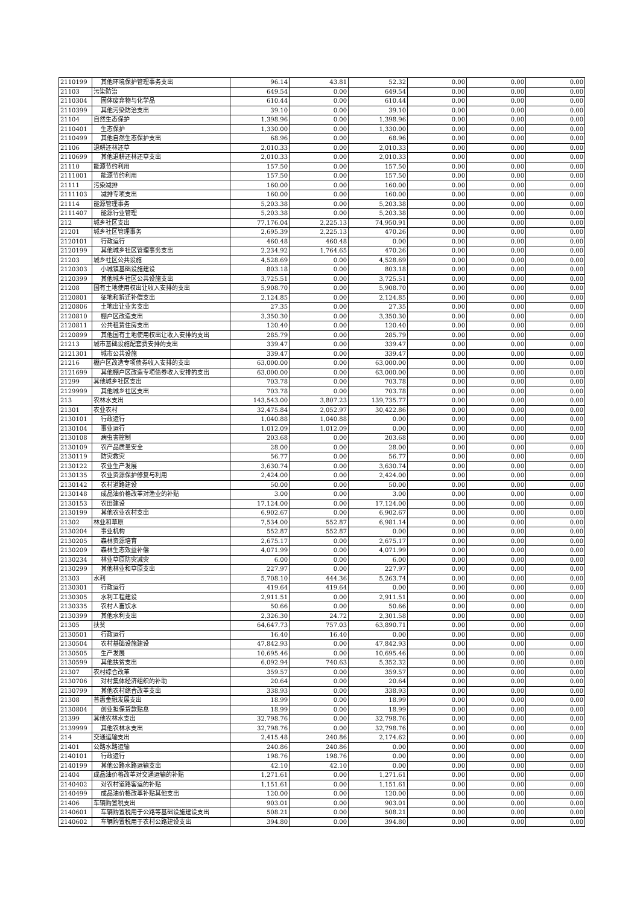| 2110199 | 其他环境保护管理事务支出 | 96.14 | 43.81 | 52.32 | 0.00 | 0.00 | 0.00 |
| 21103 | 污染防治 | 649.54 | 0.00 | 649.54 | 0.00 | 0.00 | 0.00 |
| 2110304 | 固体废弃物与化学品 | 610.44 | 0.00 | 610.44 | 0.00 | 0.00 | 0.00 |
| 2110399 | 其他污染防治支出 | 39.10 | 0.00 | 39.10 | 0.00 | 0.00 | 0.00 |
| 21104 | 自然生态保护 | 1,398.96 | 0.00 | 1,398.96 | 0.00 | 0.00 | 0.00 |
| 2110401 | 生态保护 | 1,330.00 | 0.00 | 1,330.00 | 0.00 | 0.00 | 0.00 |
| 2110499 | 其他自然生态保护支出 | 68.96 | 0.00 | 68.96 | 0.00 | 0.00 | 0.00 |
| 21106 | 退耕还林还草 | 2,010.33 | 0.00 | 2,010.33 | 0.00 | 0.00 | 0.00 |
| 2110699 | 其他退耕还林还草支出 | 2,010.33 | 0.00 | 2,010.33 | 0.00 | 0.00 | 0.00 |
| 21110 | 能源节约利用 | 157.50 | 0.00 | 157.50 | 0.00 | 0.00 | 0.00 |
| 2111001 | 能源节约利用 | 157.50 | 0.00 | 157.50 | 0.00 | 0.00 | 0.00 |
| 21111 | 污染减排 | 160.00 | 0.00 | 160.00 | 0.00 | 0.00 | 0.00 |
| 2111103 | 减排专项支出 | 160.00 | 0.00 | 160.00 | 0.00 | 0.00 | 0.00 |
| 21114 | 能源管理事务 | 5,203.38 | 0.00 | 5,203.38 | 0.00 | 0.00 | 0.00 |
| 2111407 | 能源行业管理 | 5,203.38 | 0.00 | 5,203.38 | 0.00 | 0.00 | 0.00 |
| 212 | 城乡社区支出 | 77,176.04 | 2,225.13 | 74,950.91 | 0.00 | 0.00 | 0.00 |
| 21201 | 城乡社区管理事务 | 2,695.39 | 2,225.13 | 470.26 | 0.00 | 0.00 | 0.00 |
| 2120101 | 行政运行 | 460.48 | 460.48 | 0.00 | 0.00 | 0.00 | 0.00 |
| 2120199 | 其他城乡社区管理事务支出 | 2,234.92 | 1,764.65 | 470.26 | 0.00 | 0.00 | 0.00 |
| 21203 | 城乡社区公共设施 | 4,528.69 | 0.00 | 4,528.69 | 0.00 | 0.00 | 0.00 |
| 2120303 | 小城镇基础设施建设 | 803.18 | 0.00 | 803.18 | 0.00 | 0.00 | 0.00 |
| 2120399 | 其他城乡社区公共设施支出 | 3,725.51 | 0.00 | 3,725.51 | 0.00 | 0.00 | 0.00 |
| 21208 | 国有土地使用权出让收入安排的支出 | 5,908.70 | 0.00 | 5,908.70 | 0.00 | 0.00 | 0.00 |
| 2120801 | 征地和拆迁补偿支出 | 2,124.85 | 0.00 | 2,124.85 | 0.00 | 0.00 | 0.00 |
| 2120806 | 土地出让业务支出 | 27.35 | 0.00 | 27.35 | 0.00 | 0.00 | 0.00 |
| 2120810 | 棚户区改造支出 | 3,350.30 | 0.00 | 3,350.30 | 0.00 | 0.00 | 0.00 |
| 2120811 | 公共租赁住房支出 | 120.40 | 0.00 | 120.40 | 0.00 | 0.00 | 0.00 |
| 2120899 | 其他国有土地使用权出让收入安排的支出 | 285.79 | 0.00 | 285.79 | 0.00 | 0.00 | 0.00 |
| 21213 | 城市基础设施配套费安排的支出 | 339.47 | 0.00 | 339.47 | 0.00 | 0.00 | 0.00 |
| 2121301 | 城市公共设施 | 339.47 | 0.00 | 339.47 | 0.00 | 0.00 | 0.00 |
| 21216 | 棚户区改造专项债券收入安排的支出 | 63,000.00 | 0.00 | 63,000.00 | 0.00 | 0.00 | 0.00 |
| 2121699 | 其他棚户区改造专项债券收入安排的支出 | 63,000.00 | 0.00 | 63,000.00 | 0.00 | 0.00 | 0.00 |
| 21299 | 其他城乡社区支出 | 703.78 | 0.00 | 703.78 | 0.00 | 0.00 | 0.00 |
| 2129999 | 其他城乡社区支出 | 703.78 | 0.00 | 703.78 | 0.00 | 0.00 | 0.00 |
| 213 | 农林水支出 | 143,543.00 | 3,807.23 | 139,735.77 | 0.00 | 0.00 | 0.00 |
| 21301 | 农业农村 | 32,475.84 | 2,052.97 | 30,422.86 | 0.00 | 0.00 | 0.00 |
| 2130101 | 行政运行 | 1,040.88 | 1,040.88 | 0.00 | 0.00 | 0.00 | 0.00 |
| 2130104 | 事业运行 | 1,012.09 | 1,012.09 | 0.00 | 0.00 | 0.00 | 0.00 |
| 2130108 | 病虫害控制 | 203.68 | 0.00 | 203.68 | 0.00 | 0.00 | 0.00 |
| 2130109 | 农产品质量安全 | 28.00 | 0.00 | 28.00 | 0.00 | 0.00 | 0.00 |
| 2130119 | 防灾救灾 | 56.77 | 0.00 | 56.77 | 0.00 | 0.00 | 0.00 |
| 2130122 | 农业生产发展 | 3,630.74 | 0.00 | 3,630.74 | 0.00 | 0.00 | 0.00 |
| 2130135 | 农业资源保护修复与利用 | 2,424.00 | 0.00 | 2,424.00 | 0.00 | 0.00 | 0.00 |
| 2130142 | 农村道路建设 | 50.00 | 0.00 | 50.00 | 0.00 | 0.00 | 0.00 |
| 2130148 | 成品油价格改革对渔业的补贴 | 3.00 | 0.00 | 3.00 | 0.00 | 0.00 | 0.00 |
| 2130153 | 农田建设 | 17,124.00 | 0.00 | 17,124.00 | 0.00 | 0.00 | 0.00 |
| 2130199 | 其他农业农村支出 | 6,902.67 | 0.00 | 6,902.67 | 0.00 | 0.00 | 0.00 |
| 21302 | 林业和草原 | 7,534.00 | 552.87 | 6,981.14 | 0.00 | 0.00 | 0.00 |
| 2130204 | 事业机构 | 552.87 | 552.87 | 0.00 | 0.00 | 0.00 | 0.00 |
| 2130205 | 森林资源培育 | 2,675.17 | 0.00 | 2,675.17 | 0.00 | 0.00 | 0.00 |
| 2130209 | 森林生态效益补偿 | 4,071.99 | 0.00 | 4,071.99 | 0.00 | 0.00 | 0.00 |
| 2130234 | 林业草原防灾减灾 | 6.00 | 0.00 | 6.00 | 0.00 | 0.00 | 0.00 |
| 2130299 | 其他林业和草原支出 | 227.97 | 0.00 | 227.97 | 0.00 | 0.00 | 0.00 |
| 21303 | 水利 | 5,708.10 | 444.36 | 5,263.74 | 0.00 | 0.00 | 0.00 |
| 2130301 | 行政运行 | 419.64 | 419.64 | 0.00 | 0.00 | 0.00 | 0.00 |
| 2130305 | 水利工程建设 | 2,911.51 | 0.00 | 2,911.51 | 0.00 | 0.00 | 0.00 |
| 2130335 | 农村人畜饮水 | 50.66 | 0.00 | 50.66 | 0.00 | 0.00 | 0.00 |
| 2130399 | 其他水利支出 | 2,326.30 | 24.72 | 2,301.58 | 0.00 | 0.00 | 0.00 |
| 21305 | 扶贫 | 64,647.73 | 757.03 | 63,890.71 | 0.00 | 0.00 | 0.00 |
| 2130501 | 行政运行 | 16.40 | 16.40 | 0.00 | 0.00 | 0.00 | 0.00 |
| 2130504 | 农村基础设施建设 | 47,842.93 | 0.00 | 47,842.93 | 0.00 | 0.00 | 0.00 |
| 2130505 | 生产发展 | 10,695.46 | 0.00 | 10,695.46 | 0.00 | 0.00 | 0.00 |
| 2130599 | 其他扶贫支出 | 6,092.94 | 740.63 | 5,352.32 | 0.00 | 0.00 | 0.00 |
| 21307 | 农村综合改革 | 359.57 | 0.00 | 359.57 | 0.00 | 0.00 | 0.00 |
| 2130706 | 对村集体经济组织的补助 | 20.64 | 0.00 | 20.64 | 0.00 | 0.00 | 0.00 |
| 2130799 | 其他农村综合改革支出 | 338.93 | 0.00 | 338.93 | 0.00 | 0.00 | 0.00 |
| 21308 | 普惠金融发展支出 | 18.99 | 0.00 | 18.99 | 0.00 | 0.00 | 0.00 |
| 2130804 | 创业担保贷款贴息 | 18.99 | 0.00 | 18.99 | 0.00 | 0.00 | 0.00 |
| 21399 | 其他农林水支出 | 32,798.76 | 0.00 | 32,798.76 | 0.00 | 0.00 | 0.00 |
| 2139999 | 其他农林水支出 | 32,798.76 | 0.00 | 32,798.76 | 0.00 | 0.00 | 0.00 |
| 214 | 交通运输支出 | 2,415.48 | 240.86 | 2,174.62 | 0.00 | 0.00 | 0.00 |
| 21401 | 公路水路运输 | 240.86 | 240.86 | 0.00 | 0.00 | 0.00 | 0.00 |
| 2140101 | 行政运行 | 198.76 | 198.76 | 0.00 | 0.00 | 0.00 | 0.00 |
| 2140199 | 其他公路水路运输支出 | 42.10 | 42.10 | 0.00 | 0.00 | 0.00 | 0.00 |
| 21404 | 成品油价格改革对交通运输的补贴 | 1,271.61 | 0.00 | 1,271.61 | 0.00 | 0.00 | 0.00 |
| 2140402 | 对农村道路客运的补贴 | 1,151.61 | 0.00 | 1,151.61 | 0.00 | 0.00 | 0.00 |
| 2140499 | 成品油价格改革补贴其他支出 | 120.00 | 0.00 | 120.00 | 0.00 | 0.00 | 0.00 |
| 21406 | 车辆购置税支出 | 903.01 | 0.00 | 903.01 | 0.00 | 0.00 | 0.00 |
| 2140601 | 车辆购置税用于公路等基础设施建设支出 | 508.21 | 0.00 | 508.21 | 0.00 | 0.00 | 0.00 |
| 2140602 | 车辆购置税用于农村公路建设支出 | 394.80 | 0.00 | 394.80 | 0.00 | 0.00 | 0.00 |